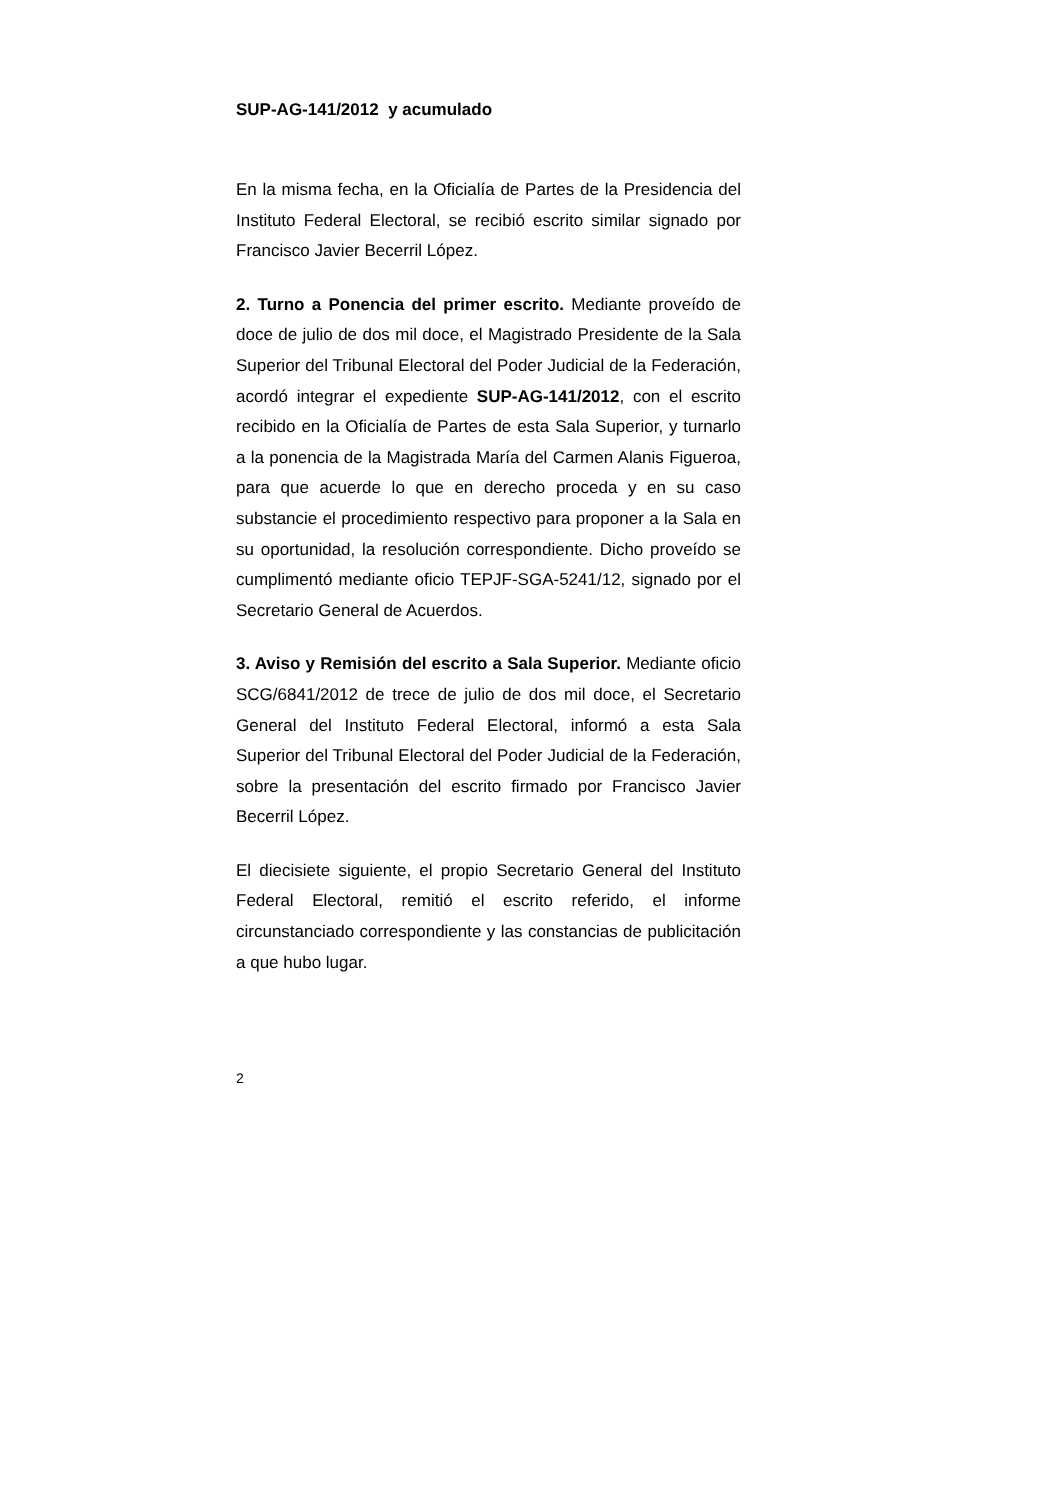SUP-AG-141/2012 y acumulado
En la misma fecha, en la Oficialía de Partes de la Presidencia del Instituto Federal Electoral, se recibió escrito similar signado por Francisco Javier Becerril López.
2. Turno a Ponencia del primer escrito. Mediante proveído de doce de julio de dos mil doce, el Magistrado Presidente de la Sala Superior del Tribunal Electoral del Poder Judicial de la Federación, acordó integrar el expediente SUP-AG-141/2012, con el escrito recibido en la Oficialía de Partes de esta Sala Superior, y turnarlo a la ponencia de la Magistrada María del Carmen Alanis Figueroa, para que acuerde lo que en derecho proceda y en su caso substancie el procedimiento respectivo para proponer a la Sala en su oportunidad, la resolución correspondiente. Dicho proveído se cumplimentó mediante oficio TEPJF-SGA-5241/12, signado por el Secretario General de Acuerdos.
3. Aviso y Remisión del escrito a Sala Superior. Mediante oficio SCG/6841/2012 de trece de julio de dos mil doce, el Secretario General del Instituto Federal Electoral, informó a esta Sala Superior del Tribunal Electoral del Poder Judicial de la Federación, sobre la presentación del escrito firmado por Francisco Javier Becerril López.
El diecisiete siguiente, el propio Secretario General del Instituto Federal Electoral, remitió el escrito referido, el informe circunstanciado correspondiente y las constancias de publicitación a que hubo lugar.
2